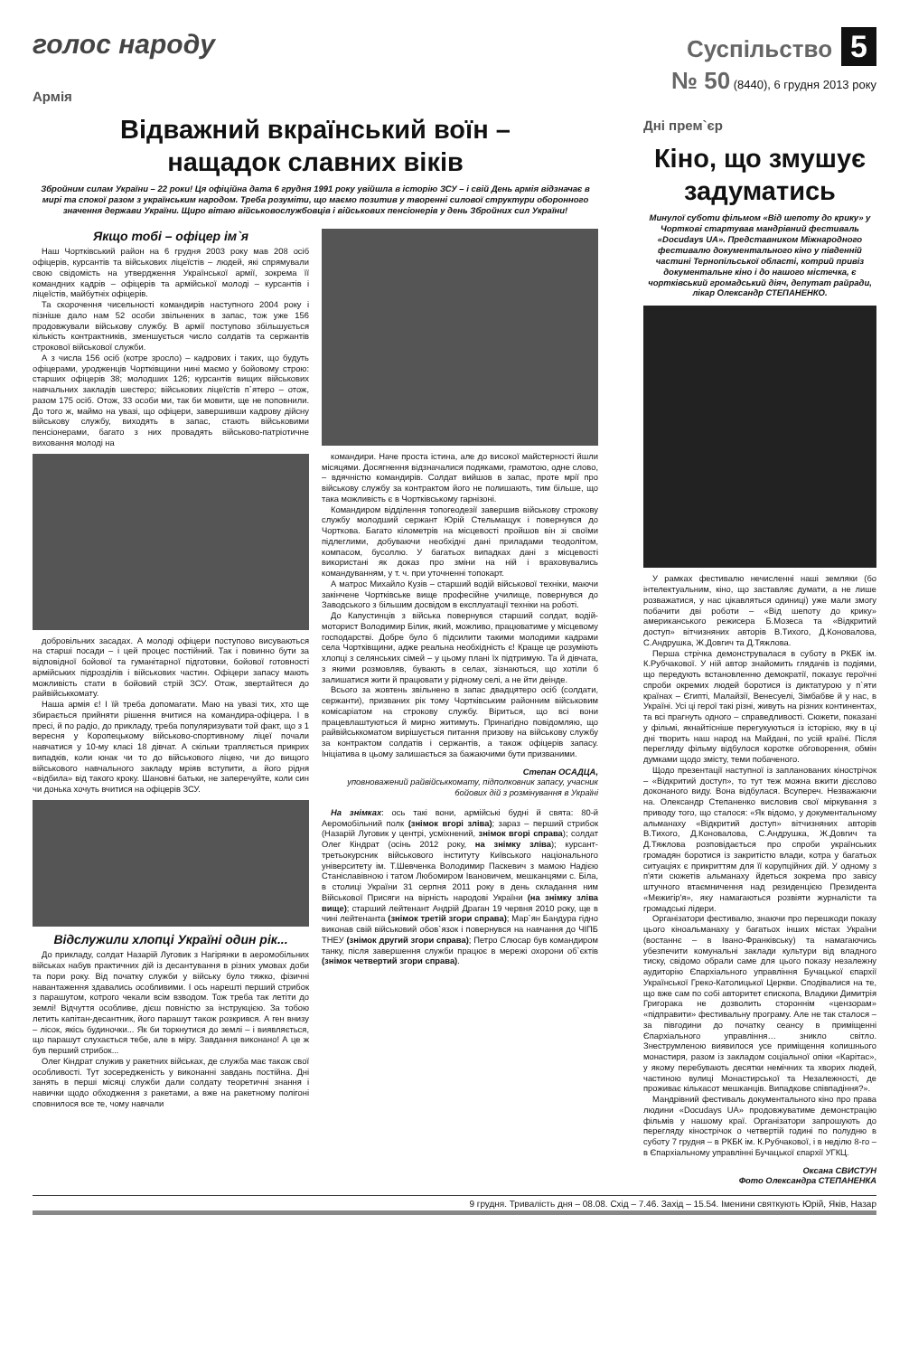голос народу
Суспільство 5
№ 50 (8440), 6 грудня 2013 року
Армія
Відважний вкраїнський воїн –
нащадок славних віків
Збройним силам України – 22 роки! Ця офіційна дата 6 грудня 1991 року увійшла в історію ЗСУ – і свій День армія відзначає в мирі та спокої разом з українським народом. Треба розуміти, що маємо позитив у творенні силової структури оборонного значення держави України. Щиро вітаю військовослужбовців і військових пенсіонерів у день Збройних сил України!
Якщо тобі – офіцер ім`я
Наш Чортківський район на 6 грудня 2003 року мав 208 осіб офіцерів, курсантів та військових ліцеїстів – людей, які спрямували свою свідомість на утвердження Української армії, зокрема її командних кадрів – офіцерів та армійської молоді – курсантів і ліцеїстів, майбутніх офіцерів.
Та скорочення чисельності командирів наступного 2004 року і пізніше дало нам 52 особи звільнених в запас, тож уже 156 продовжували військову службу. В армії поступово збільшується кількість контрактників, зменшується число солдатів та сержантів строкової військової служби.
А з числа 156 осіб (котре зросло) – кадрових і таких, що будуть офіцерами, уродженців Чортківщини нині маємо у бойовому строю: старших офіцерів 38; молодших 126; курсантів вищих військових навчальних закладів шестеро; військових ліцеїстів п`ятеро – отож, разом 175 осіб. Отож, 33 особи ми, так би мовити, ще не поповнили. До того ж, маймо на увазі, що офіцери, завершивши кадрову дійсну військову службу, виходять в запас, стають військовими пенсіонерами, багато з них провадять військово-патріотичне виховання молоді на
добровільних засадах. А молоді офіцери поступово висуваються на старші посади – і цей процес постійний. Так і повинно бути за відповідної бойової та гуманітарної підготовки, бойової готовності армійських підрозділів і військових частин. Офіцери запасу мають можливість стати в бойовий стрій ЗСУ. Отож, звертайтеся до райвійськкомату.
Наша армія є! І їй треба допомагати. Маю на увазі тих, хто ще збирається прийняти рішення вчитися на командира-офіцера. І в пресі, й по радіо, до прикладу, треба популяризувати той факт, що з 1 вересня у Коропецькому військово-спортивному ліцеї почали навчатися у 10-му класі 18 дівчат. А скільки трапляється прикрих випадків, коли юнак чи то до військового ліцею, чи до вищого військового навчального закладу мріяв вступити, а його рідня «відбила» від такого кроку. Шановні батьки, не заперечуйте, коли син чи донька хочуть вчитися на офіцерів ЗСУ.
Відслужили хлопці Україні один рік...
До прикладу, солдат Назарій Луговик з Нагірянки в аеромобільних військах набув практичних дій із десантування в різних умовах доби та пори року. Від початку служби у війську було тяжко, фізичні навантаження здавались особливими. І ось нарешті перший стрибок з парашутом, котрого чекали всім взводом. Тож треба так летіти до землі! Відчуття особливе, дієш повністю за інструкцією. За тобою летить капітан-десантник, його парашут також розкрився. А ген внизу – лісок, якісь будиночки... Як би торкнутися до землі – і виявляється, що парашут слухається тебе, але в міру. Завдання виконано! А це ж був перший стрибок...
Олег Кіндрат служив у ракетних військах, де служба має також свої особливості. Тут зосередженість у виконанні завдань постійна. Дні занять в перші місяці служби дали солдату теоретичні знання і навички щодо обходження з ракетами, а вже на ракетному полігоні сповнилося все те, чому навчали
командири. Наче проста істина, але до високої майстерності йшли місяцями. Досягнення відзначалися подяками, грамотою, одне слово, – вдячністю командирів. Солдат вийшов в запас, проте мрії про військову службу за контрактом його не полишають, тим більше, що така можливість є в Чортківському гарнізоні.
Командиром відділення топогеодезії завершив військову строкову службу молодший сержант Юрій Стельмащук і повернувся до Чорткова. Багато кілометрів на місцевості пройшов він зі своїми підлеглими, добуваючи необхідні дані приладами теодолітом, компасом, бусоллю. У багатьох випадках дані з місцевості використані як доказ про зміни на ній і враховувались командуванням, у т. ч. при уточненні топокарт.
А матрос Михайло Кузів – старший водій військової техніки, маючи закінчене Чортківське вище професійне училище, повернувся до Заводського з більшим досвідом в експлуатації техніки на роботі.
До Капустинців з війська повернувся старший солдат, водій-моторист Володимир Білик, який, можливо, працюватиме у місцевому господарстві. Добре було б підсилити такими молодими кадрами села Чортківщини, адже реальна необхідність є! Краще це розуміють хлопці з селянських сімей – у цьому плані їх підтримую. Та й дівчата, з якими розмовляв, бувають в селах, зізнаються, що хотіли б залишатися жити й працювати у рідному селі, а не йти деінде.
Всього за жовтень звільнено в запас двадцятеро осіб (солдати, сержанти), призваних рік тому Чортківським районним військовим комісаріатом на строкову службу. Віриться, що всі вони працевлаштуються й мирно житимуть. Принагідно повідомляю, що райвійськкоматом вирішується питання призову на військову службу за контрактом солдатів і сержантів, а також офіцерів запасу. Ініціатива в цьому залишається за бажаючими бути призваними.
Степан ОСАДЦА,
уповноважений райвійськкомату, підполковник запасу, учасник бойових дій з розмінування в Україні
На знімках: ось такі вони, армійські будні й свята: 80-й Аеромобільний полк (знімок вгорі зліва); зараз – перший стрибок (Назарій Луговик у центрі, усміхнений, знімок вгорі справа); солдат Олег Кіндрат (осінь 2012 року, на знімку зліва); курсант-третьокурсник військового інституту Київського національного університету ім. Т.Шевченка Володимир Паскевич з мамою Надією Станіславівною і татом Любомиром Івановичем, мешканцями с. Біла, в столиці України 31 серпня 2011 року в день складання ним Військової Присяги на вірність народові України (на знімку зліва вище); старший лейтенант Андрій Драган 19 червня 2010 року, ще в чині лейтенанта (знімок третій згори справа); Мар`ян Бандура гідно виконав свій військовий обов`язок і повернувся на навчання до ЧІПБ ТНЕУ (знімок другий згори справа); Петро Слюсар був командиром танку, після завершення служби працює в мережі охорони об`єктів (знімок четвертий згори справа).
Дні прем`єр
Кіно, що змушує задуматись
Минулої суботи фільмом «Від шепоту до крику» у Чорткові стартував мандрівний фестиваль «Docudays UA». Представником Міжнародного фестивалю документального кіно у південній частині Тернопільської області, котрий привіз документальне кіно і до нашого містечка, є чортківський громадський діяч, депутат райради, лікар Олександр СТЕПАНЕНКО.
У рамках фестивалю нечисленні наші земляки (бо інтелектуальним, кіно, що заставляє думати, а не лише розважатися, у нас цікавляться одиниці) уже мали змогу побачити дві роботи – «Від шепоту до крику» американського режисера Б.Мозеса та «Відкритий доступ» вітчизняних авторів В.Тихого, Д.Коновалова, С.Андрушка, Ж.Довгич та Д.Тяжлова.
Перша стрічка демонструвалася в суботу в РКБК ім. К.Рубчакової. У ній автор знайомить глядачів із подіями, що передують встановленню демократії, показує героїчні спроби окремих людей боротися із диктатурою у п`яти країнах – Єгипті, Малайзії, Венесуелі, Зімбабве й у нас, в Україні. Усі ці герої такі різні, живуть на різних континентах, та всі прагнуть одного – справедливості. Сюжети, показані у фільмі, якнайтісніше перегукуються із історією, яку в ці дні творить наш народ на Майдані, по усій країні. Після перегляду фільму відбулося коротке обговорення, обмін думками щодо змісту, теми побаченого.
Щодо презентації наступної із запланованих кінострічок – «Відкритий доступ», то тут теж можна вжити дієслово доконаного виду. Вона відбулася. Всупереч. Незважаючи на. Олександр Степаненко висловив свої міркування з приводу того, що сталося: «Як відомо, у документальному альманаху «Відкритий доступ» вітчизняних авторів В.Тихого, Д.Коновалова, С.Андрушка, Ж.Довгич та Д.Тяжлова розповідається про спроби українських громадян боротися із закритістю влади, котра у багатьох ситуаціях є прикриттям для її корупційних дій. У одному з п'яти сюжетів альманаху йдеться зокрема про завісу штучного втаємничення над резиденцією Президента «Межигір'я», яку намагаються розвіяти журналісти та громадські лідери.
Організатори фестивалю, знаючи про перешкоди показу цього кіноальманаху у багатьох інших містах України (востаннє – в Івано-Франківську) та намагаючись убезпечити комунальні заклади культури від владного тиску, свідомо обрали саме для цього показу незалежну аудиторію Єпархіального управління Бучацької єпархії Української Греко-Католицької Церкви. Сподівалися на те, що вже сам по собі авторитет єпископа, Владики Димитрія Григорака не дозволить стороннім «цензорам» «підправити» фестивальну програму. Але не так сталося – за півгодини до початку сеансу в приміщенні Єпархіального управління… зникло світло. Знеструмленою виявилося усе приміщення колишнього монастиря, разом із закладом соціальної опіки «Карітас», у якому перебувають десятки немічних та хворих людей, частиною вулиці Монастирської та Незалежності, де проживає кількасот мешканців. Випадкове співпадіння?».
Мандрівний фестиваль документального кіно про права людини «Docudays UA» продовжуватиме демонстрацію фільмів у нашому краї. Організатори запрошують до перегляду кінострічок о четвертій годині по полудню в суботу 7 грудня – в РКБК ім. К.Рубчакової, і в неділю 8-го – в Єпархіальному управлінні Бучацької єпархії УГКЦ.
Оксана СВИСТУН
Фото Олександра СТЕПАНЕНКА
9 грудня. Тривалість дня – 08.08. Схід – 7.46. Захід – 15.54. Іменини святкують Юрій, Яків, Назар